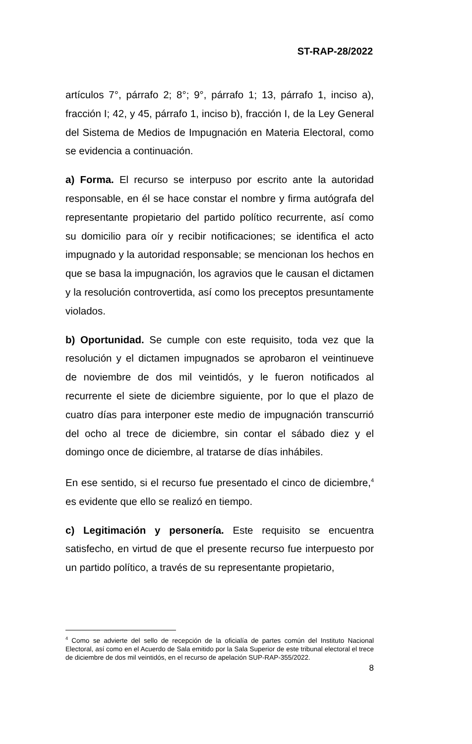ST-RAP-28/2022
artículos 7°, párrafo 2; 8°; 9°, párrafo 1; 13, párrafo 1, inciso a), fracción I; 42, y 45, párrafo 1, inciso b), fracción I, de la Ley General del Sistema de Medios de Impugnación en Materia Electoral, como se evidencia a continuación.
a) Forma. El recurso se interpuso por escrito ante la autoridad responsable, en él se hace constar el nombre y firma autógrafa del representante propietario del partido político recurrente, así como su domicilio para oír y recibir notificaciones; se identifica el acto impugnado y la autoridad responsable; se mencionan los hechos en que se basa la impugnación, los agravios que le causan el dictamen y la resolución controvertida, así como los preceptos presuntamente violados.
b) Oportunidad. Se cumple con este requisito, toda vez que la resolución y el dictamen impugnados se aprobaron el veintinueve de noviembre de dos mil veintidós, y le fueron notificados al recurrente el siete de diciembre siguiente, por lo que el plazo de cuatro días para interponer este medio de impugnación transcurrió del ocho al trece de diciembre, sin contar el sábado diez y el domingo once de diciembre, al tratarse de días inhábiles.
En ese sentido, si el recurso fue presentado el cinco de diciembre,<sup>4</sup> es evidente que ello se realizó en tiempo.
c) Legitimación y personería. Este requisito se encuentra satisfecho, en virtud de que el presente recurso fue interpuesto por un partido político, a través de su representante propietario,
<sup>4</sup> Como se advierte del sello de recepción de la oficialía de partes común del Instituto Nacional Electoral, así como en el Acuerdo de Sala emitido por la Sala Superior de este tribunal electoral el trece de diciembre de dos mil veintidós, en el recurso de apelación SUP-RAP-355/2022.
8